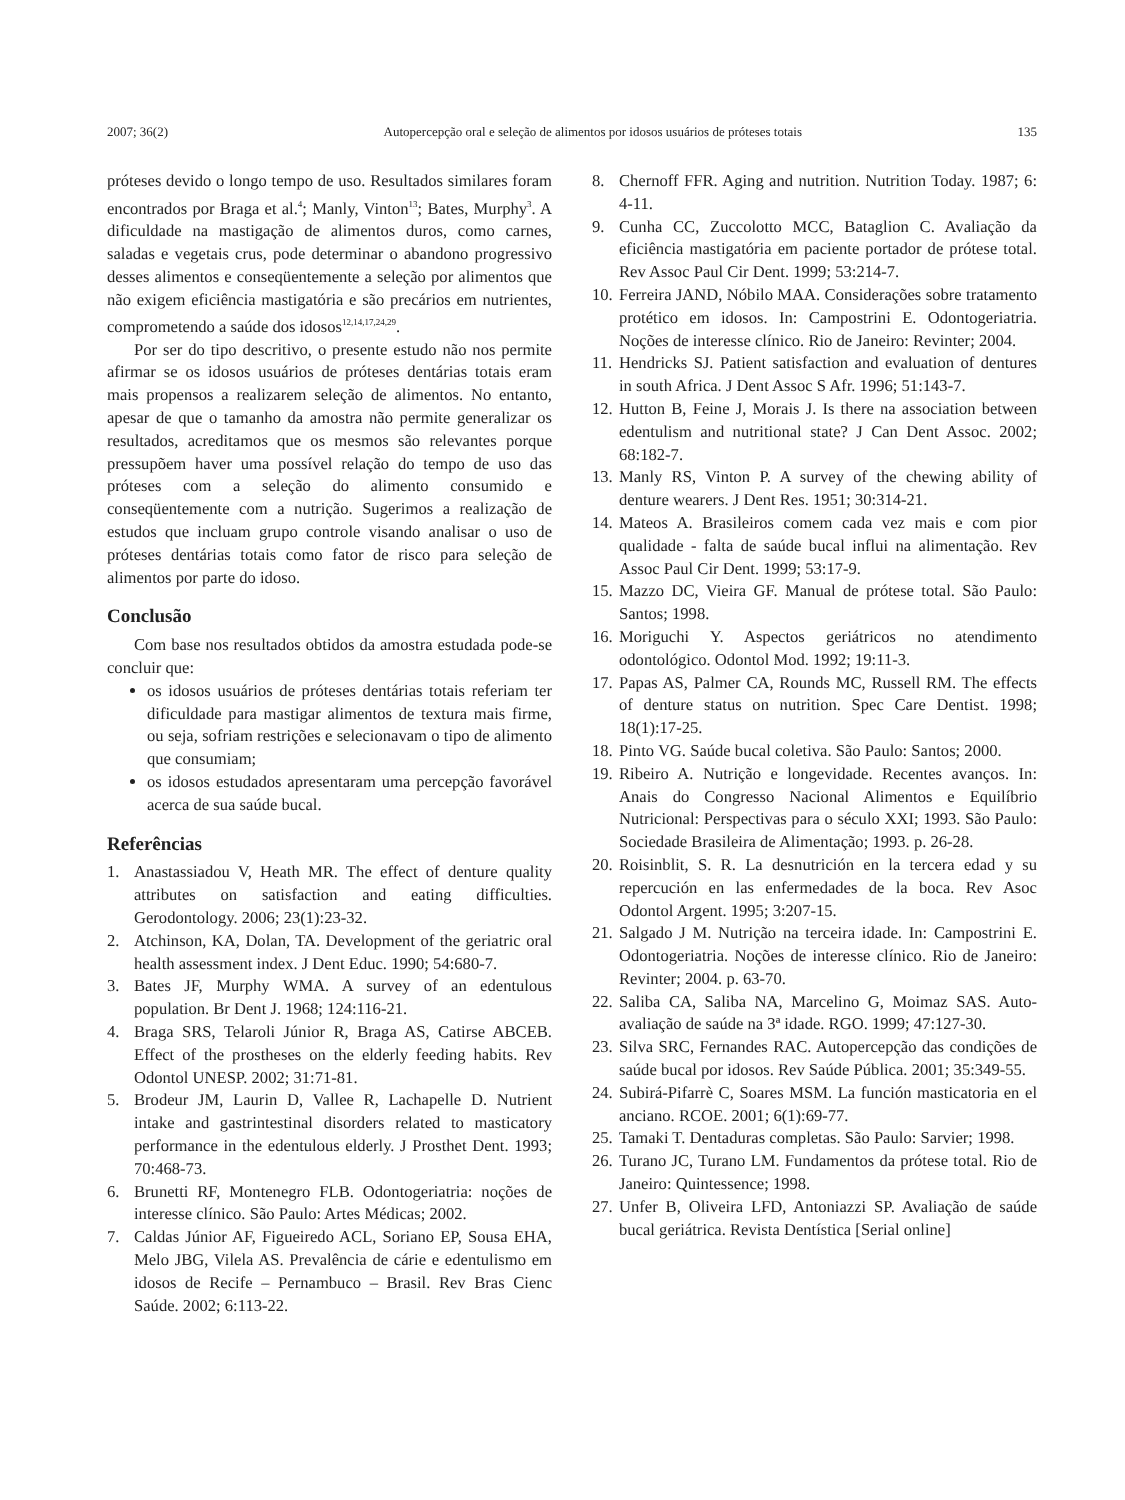2007; 36(2) Autopercepção oral e seleção de alimentos por idosos usuários de próteses totais 135
próteses devido o longo tempo de uso. Resultados similares foram encontrados por Braga et al.<sup>4</sup>; Manly, Vinton<sup>13</sup>; Bates, Murphy<sup>3</sup>. A dificuldade na mastigação de alimentos duros, como carnes, saladas e vegetais crus, pode determinar o abandono progressivo desses alimentos e conseqüentemente a seleção por alimentos que não exigem eficiência mastigatória e são precários em nutrientes, comprometendo a saúde dos idosos<sup>12,14,17,24,29</sup>.
Por ser do tipo descritivo, o presente estudo não nos permite afirmar se os idosos usuários de próteses dentárias totais eram mais propensos a realizarem seleção de alimentos. No entanto, apesar de que o tamanho da amostra não permite generalizar os resultados, acreditamos que os mesmos são relevantes porque pressupõem haver uma possível relação do tempo de uso das próteses com a seleção do alimento consumido e conseqüentemente com a nutrição. Sugerimos a realização de estudos que incluam grupo controle visando analisar o uso de próteses dentárias totais como fator de risco para seleção de alimentos por parte do idoso.
Conclusão
Com base nos resultados obtidos da amostra estudada pode-se concluir que:
os idosos usuários de próteses dentárias totais referiam ter dificuldade para mastigar alimentos de textura mais firme, ou seja, sofriam restrições e selecionavam o tipo de alimento que consumiam;
os idosos estudados apresentaram uma percepção favorável acerca de sua saúde bucal.
Referências
1. Anastassiadou V, Heath MR. The effect of denture quality attributes on satisfaction and eating difficulties. Gerodontology. 2006; 23(1):23-32.
2. Atchinson, KA, Dolan, TA. Development of the geriatric oral health assessment index. J Dent Educ. 1990; 54:680-7.
3. Bates JF, Murphy WMA. A survey of an edentulous population. Br Dent J. 1968; 124:116-21.
4. Braga SRS, Telaroli Júnior R, Braga AS, Catirse ABCEB. Effect of the prostheses on the elderly feeding habits. Rev Odontol UNESP. 2002; 31:71-81.
5. Brodeur JM, Laurin D, Vallee R, Lachapelle D. Nutrient intake and gastrintestinal disorders related to masticatory performance in the edentulous elderly. J Prosthet Dent. 1993; 70:468-73.
6. Brunetti RF, Montenegro FLB. Odontogeriatria: noções de interesse clínico. São Paulo: Artes Médicas; 2002.
7. Caldas Júnior AF, Figueiredo ACL, Soriano EP, Sousa EHA, Melo JBG, Vilela AS. Prevalência de cárie e edentulismo em idosos de Recife – Pernambuco – Brasil. Rev Bras Cienc Saúde. 2002; 6:113-22.
8. Chernoff FFR. Aging and nutrition. Nutrition Today. 1987; 6: 4-11.
9. Cunha CC, Zuccolotto MCC, Bataglion C. Avaliação da eficiência mastigatória em paciente portador de prótese total. Rev Assoc Paul Cir Dent. 1999; 53:214-7.
10. Ferreira JAND, Nóbilo MAA. Considerações sobre tratamento protético em idosos. In: Campostrini E. Odontogeriatria. Noções de interesse clínico. Rio de Janeiro: Revinter; 2004.
11. Hendricks SJ. Patient satisfaction and evaluation of dentures in south Africa. J Dent Assoc S Afr. 1996; 51:143-7.
12. Hutton B, Feine J, Morais J. Is there na association between edentulism and nutritional state? J Can Dent Assoc. 2002; 68:182-7.
13. Manly RS, Vinton P. A survey of the chewing ability of denture wearers. J Dent Res. 1951; 30:314-21.
14. Mateos A. Brasileiros comem cada vez mais e com pior qualidade - falta de saúde bucal influi na alimentação. Rev Assoc Paul Cir Dent. 1999; 53:17-9.
15. Mazzo DC, Vieira GF. Manual de prótese total. São Paulo: Santos; 1998.
16. Moriguchi Y. Aspectos geriátricos no atendimento odontológico. Odontol Mod. 1992; 19:11-3.
17. Papas AS, Palmer CA, Rounds MC, Russell RM. The effects of denture status on nutrition. Spec Care Dentist. 1998; 18(1):17-25.
18. Pinto VG. Saúde bucal coletiva. São Paulo: Santos; 2000.
19. Ribeiro A. Nutrição e longevidade. Recentes avanços. In: Anais do Congresso Nacional Alimentos e Equilíbrio Nutricional: Perspectivas para o século XXI; 1993. São Paulo: Sociedade Brasileira de Alimentação; 1993. p. 26-28.
20. Roisinblit, S. R. La desnutrición en la tercera edad y su repercución en las enfermedades de la boca. Rev Asoc Odontol Argent. 1995; 3:207-15.
21. Salgado J M. Nutrição na terceira idade. In: Campostrini E. Odontogeriatria. Noções de interesse clínico. Rio de Janeiro: Revinter; 2004. p. 63-70.
22. Saliba CA, Saliba NA, Marcelino G, Moimaz SAS. Auto-avaliação de saúde na 3ª idade. RGO. 1999; 47:127-30.
23. Silva SRC, Fernandes RAC. Autopercepção das condições de saúde bucal por idosos. Rev Saúde Pública. 2001; 35:349-55.
24. Subirá-Pifarrè C, Soares MSM. La función masticatoria en el anciano. RCOE. 2001; 6(1):69-77.
25. Tamaki T. Dentaduras completas. São Paulo: Sarvier; 1998.
26. Turano JC, Turano LM. Fundamentos da prótese total. Rio de Janeiro: Quintessence; 1998.
27. Unfer B, Oliveira LFD, Antoniazzi SP. Avaliação de saúde bucal geriátrica. Revista Dentística [Serial online]